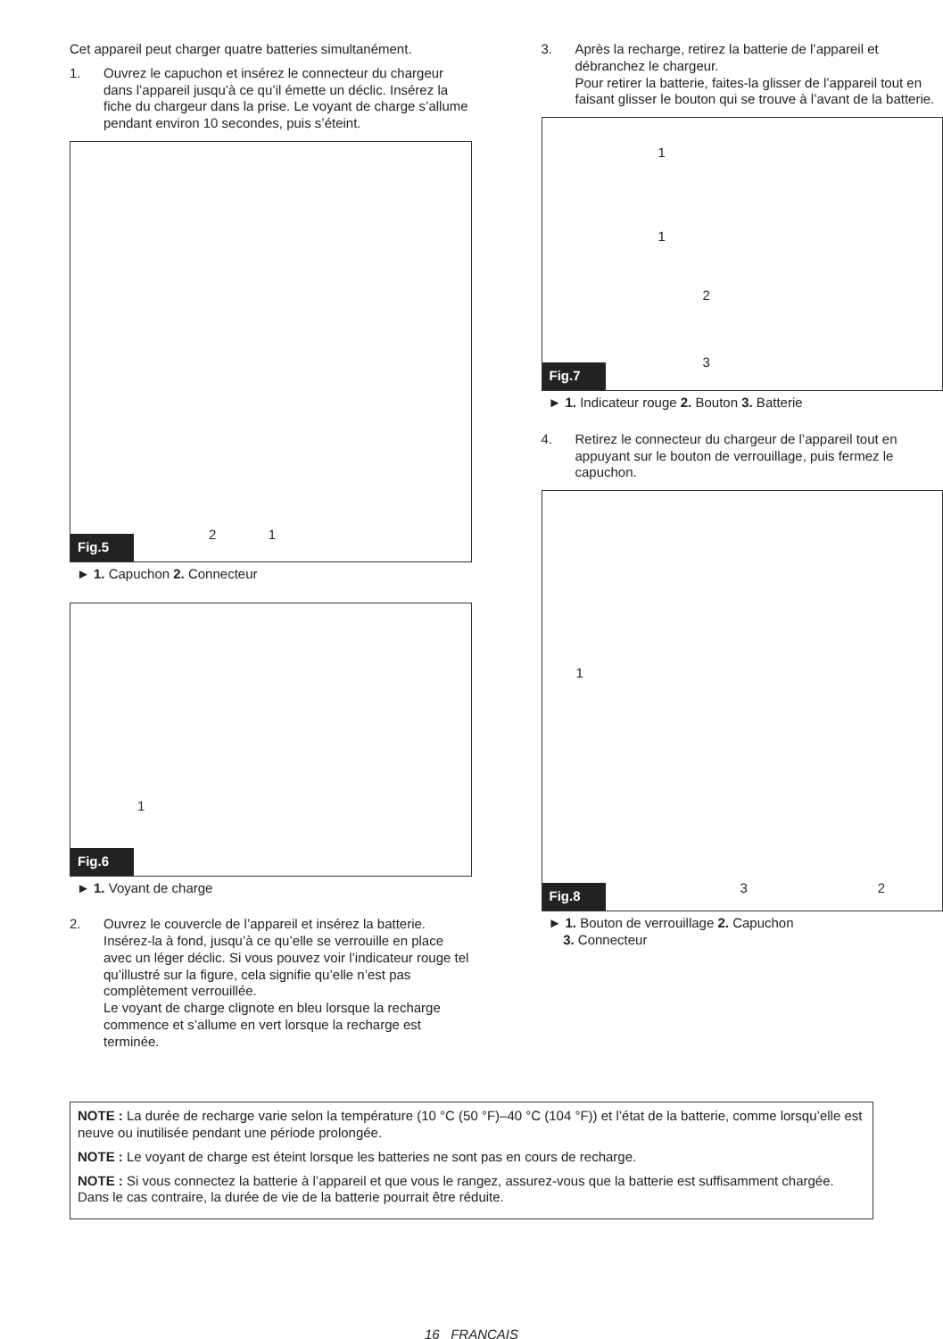Cet appareil peut charger quatre batteries simultanément.
1. Ouvrez le capuchon et insérez le connecteur du chargeur dans l’appareil jusqu’à ce qu’il émette un déclic. Insérez la fiche du chargeur dans la prise. Le voyant de charge s’allume pendant environ 10 secondes, puis s’éteint.
Fig.5
2 1
► 1. Capuchon 2. Connecteur
Fig.6
1
► 1. Voyant de charge
2. Ouvrez le couvercle de l’appareil et insérez la batterie. Insérez-la à fond, jusqu’à ce qu’elle se verrouille en place avec un léger déclic. Si vous pouvez voir l’indicateur rouge tel qu’illustré sur la figure, cela signifie qu’elle n’est pas complètement verrouillée.
Le voyant de charge clignote en bleu lorsque la recharge commence et s’allume en vert lorsque la recharge est terminée.
3. Après la recharge, retirez la batterie de l’appareil et débranchez le chargeur.
Pour retirer la batterie, faites-la glisser de l’appareil tout en faisant glisser le bouton qui se trouve à l’avant de la batterie.
Fig.7
1
1
2
3
► 1. Indicateur rouge 2. Bouton 3. Batterie
4. Retirez le connecteur du chargeur de l’appareil tout en appuyant sur le bouton de verrouillage, puis fermez le capuchon.
Fig.8
1
3 2
► 1. Bouton de verrouillage 2. Capuchon
3. Connecteur
NOTE : La durée de recharge varie selon la température (10 °C (50 °F)–40 °C (104 °F)) et l’état de la batterie, comme lorsqu’elle est neuve ou inutilisée pendant une période prolongée.
NOTE : Le voyant de charge est éteint lorsque les batteries ne sont pas en cours de recharge.
NOTE : Si vous connectez la batterie à l’appareil et que vous le rangez, assurez-vous que la batterie est suffisamment chargée. Dans le cas contraire, la durée de vie de la batterie pourrait être réduite.
16 FRANÇAIS